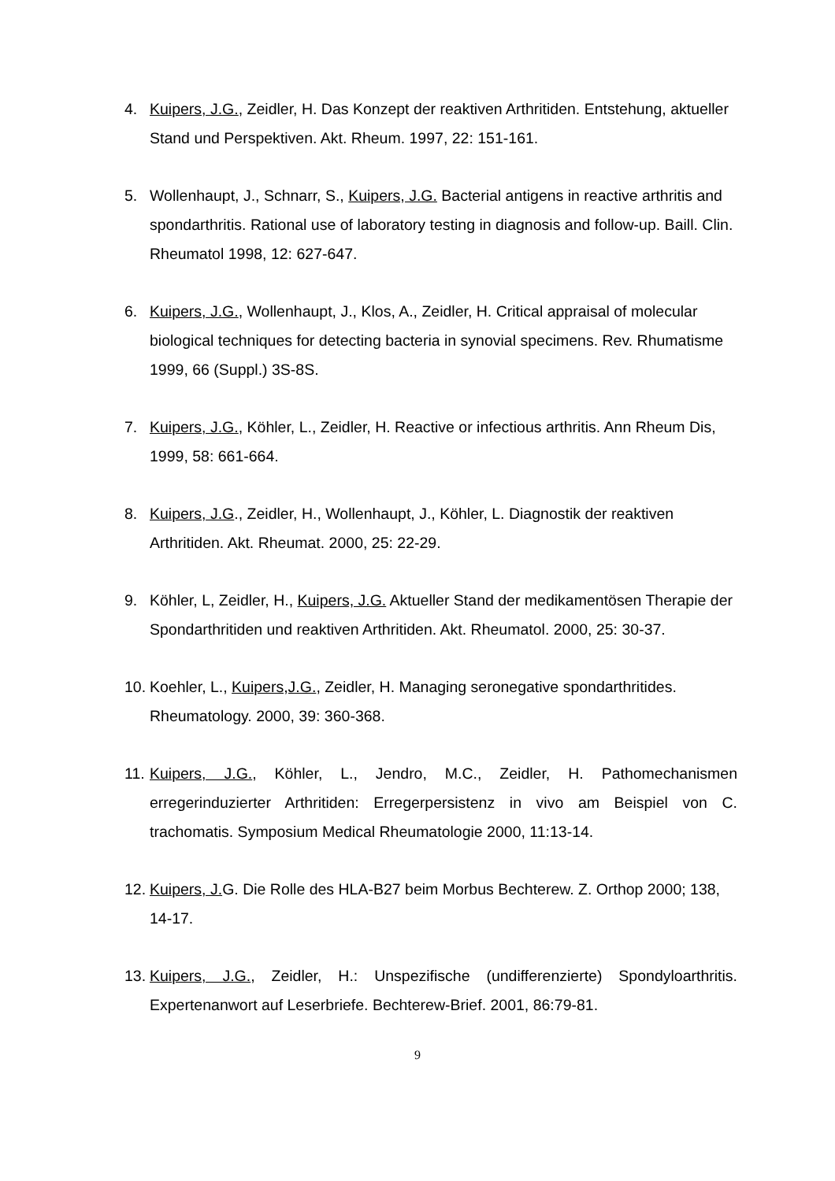4. Kuipers, J.G., Zeidler, H. Das Konzept der reaktiven Arthritiden. Entstehung, aktueller Stand und Perspektiven. Akt. Rheum. 1997, 22: 151-161.
5. Wollenhaupt, J., Schnarr, S., Kuipers, J.G. Bacterial antigens in reactive arthritis and spondarthritis. Rational use of laboratory testing in diagnosis and follow-up. Baill. Clin. Rheumatol 1998, 12: 627-647.
6. Kuipers, J.G., Wollenhaupt, J., Klos, A., Zeidler, H. Critical appraisal of molecular biological techniques for detecting bacteria in synovial specimens. Rev. Rhumatisme 1999, 66 (Suppl.) 3S-8S.
7. Kuipers, J.G., Köhler, L., Zeidler, H. Reactive or infectious arthritis. Ann Rheum Dis, 1999, 58: 661-664.
8. Kuipers, J.G., Zeidler, H., Wollenhaupt, J., Köhler, L. Diagnostik der reaktiven Arthritiden. Akt. Rheumat. 2000, 25: 22-29.
9. Köhler, L, Zeidler, H., Kuipers, J.G. Aktueller Stand der medikamentösen Therapie der Spondarthritiden und reaktiven Arthritiden. Akt. Rheumatol. 2000, 25: 30-37.
10.
Koehler, L., Kuipers,J.G., Zeidler, H. Managing seronegative spondarthritides. Rheumatology. 2000, 39: 360-368.
11.
Kuipers, J.G., Köhler, L., Jendro, M.C., Zeidler, H. Pathomechanismen erregerinduzierter Arthritiden: Erregerpersistenz in vivo am Beispiel von C. trachomatis. Symposium Medical Rheumatologie 2000, 11:13-14.
12.
Kuipers, J. G. Die Rolle des HLA-B27 beim Morbus Bechterew. Z. Orthop 2000; 138, 14-17.
13.
Kuipers, J.G., Zeidler, H.: Unspezifische (undifferenzierte) Spondyloarthritis. Expertenanwort auf Leserbriefe. Bechterew-Brief. 2001, 86:79-81.
9